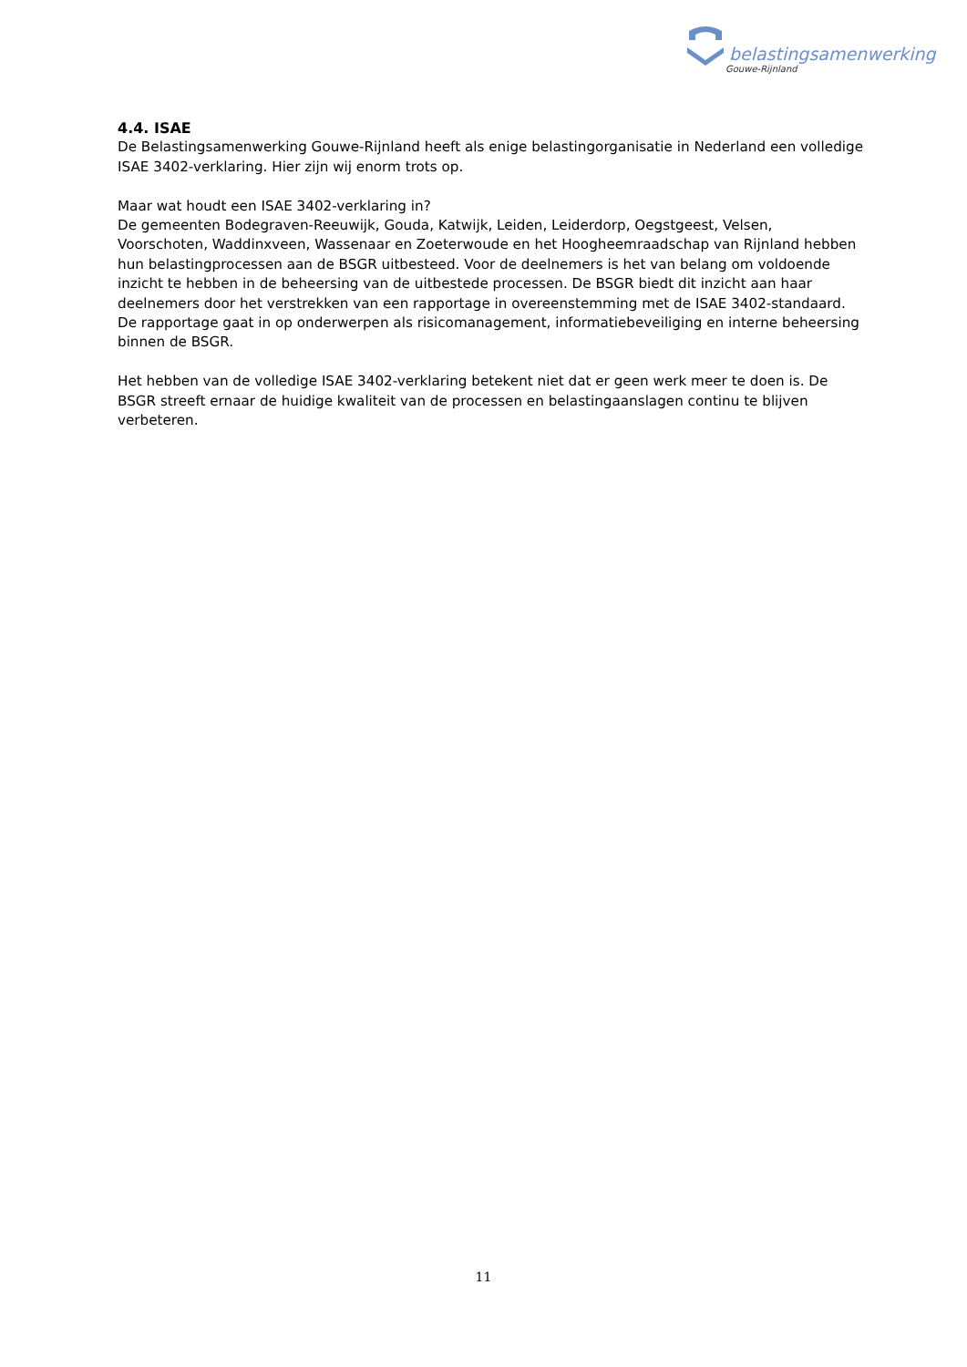belastingsamenwerking
Gouwe-Rijnland
4.4. ISAE
De Belastingsamenwerking Gouwe-Rijnland heeft als enige belastingorganisatie in Nederland een volledige ISAE 3402-verklaring. Hier zijn wij enorm trots op.
Maar wat houdt een ISAE 3402-verklaring in?
De gemeenten Bodegraven-Reeuwijk, Gouda, Katwijk, Leiden, Leiderdorp, Oegstgeest, Velsen, Voorschoten, Waddinxveen, Wassenaar en Zoeterwoude en het Hoogheemraadschap van Rijnland hebben hun belastingprocessen aan de BSGR uitbesteed. Voor de deelnemers is het van belang om voldoende inzicht te hebben in de beheersing van de uitbestede processen. De BSGR biedt dit inzicht aan haar deelnemers door het verstrekken van een rapportage in overeenstemming met de ISAE 3402-standaard. De rapportage gaat in op onderwerpen als risicomanagement, informatiebeveiliging en interne beheersing binnen de BSGR.
Het hebben van de volledige ISAE 3402-verklaring betekent niet dat er geen werk meer te doen is. De BSGR streeft ernaar de huidige kwaliteit van de processen en belastingaanslagen continu te blijven verbeteren.
11